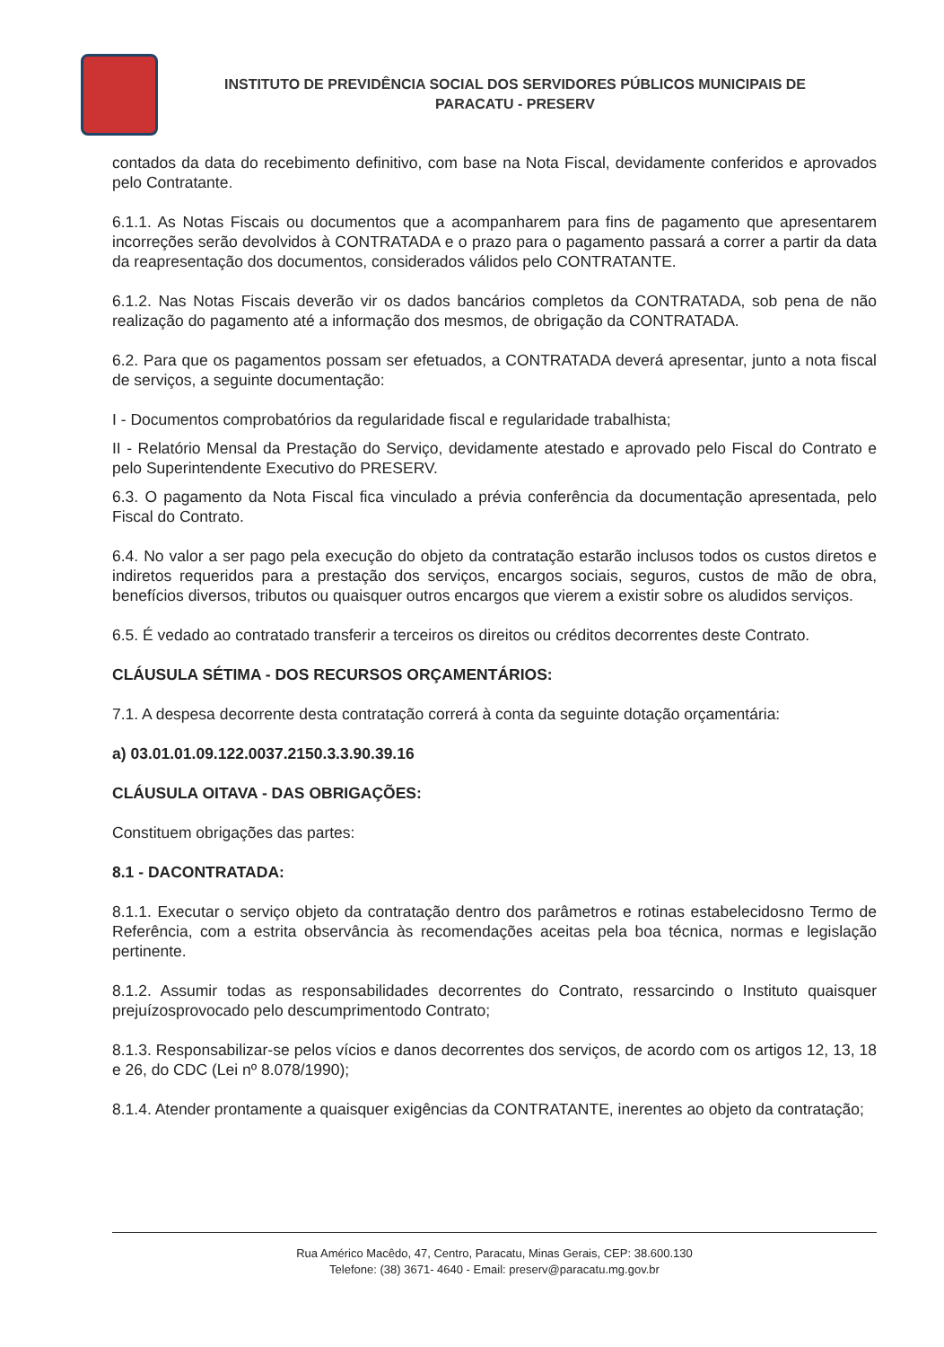INSTITUTO DE PREVIDÊNCIA SOCIAL DOS SERVIDORES PÚBLICOS MUNICIPAIS DE
PARACATU - PRESERV
contados da data do recebimento definitivo, com base na Nota Fiscal, devidamente conferidos e aprovados pelo Contratante.
6.1.1. As Notas Fiscais ou documentos que a acompanharem para fins de pagamento que apresentarem incorreções serão devolvidos à CONTRATADA e o prazo para o pagamento passará a correr a partir da data da reapresentação dos documentos, considerados válidos pelo CONTRATANTE.
6.1.2. Nas Notas Fiscais deverão vir os dados bancários completos da CONTRATADA, sob pena de não realização do pagamento até a informação dos mesmos, de obrigação da CONTRATADA.
6.2. Para que os pagamentos possam ser efetuados, a CONTRATADA deverá apresentar, junto a nota fiscal de serviços, a seguinte documentação:
I - Documentos comprobatórios da regularidade fiscal e regularidade trabalhista;
II - Relatório Mensal da Prestação do Serviço, devidamente atestado e aprovado pelo Fiscal do Contrato e pelo Superintendente Executivo do PRESERV.
6.3. O pagamento da Nota Fiscal fica vinculado a prévia conferência da documentação apresentada, pelo Fiscal do Contrato.
6.4. No valor a ser pago pela execução do objeto da contratação estarão inclusos todos os custos diretos e indiretos requeridos para a prestação dos serviços, encargos sociais, seguros, custos de mão de obra, benefícios diversos, tributos ou quaisquer outros encargos que vierem a existir sobre os aludidos serviços.
6.5. É vedado ao contratado transferir a terceiros os direitos ou créditos decorrentes deste Contrato.
CLÁUSULA SÉTIMA - DOS RECURSOS ORÇAMENTÁRIOS:
7.1. A despesa decorrente desta contratação correrá à conta da seguinte dotação orçamentária:
a) 03.01.01.09.122.0037.2150.3.3.90.39.16
CLÁUSULA OITAVA - DAS OBRIGAÇÕES:
Constituem obrigações das partes:
8.1 - DACONTRATADA:
8.1.1. Executar o serviço objeto da contratação dentro dos parâmetros e rotinas estabelecidosno Termo de Referência, com a estrita observância às recomendações aceitas pela boa técnica, normas e legislação pertinente.
8.1.2. Assumir todas as responsabilidades decorrentes do Contrato, ressarcindo o Instituto quaisquer prejuízosprovocado pelo descumprimentodo Contrato;
8.1.3. Responsabilizar-se pelos vícios e danos decorrentes dos serviços, de acordo com os artigos 12, 13, 18 e 26, do CDC (Lei nº 8.078/1990);
8.1.4. Atender prontamente a quaisquer exigências da CONTRATANTE, inerentes ao objeto da contratação;
Rua Américo Macêdo, 47, Centro, Paracatu, Minas Gerais, CEP: 38.600.130
Telefone: (38) 3671- 4640 - Email: preserv@paracatu.mg.gov.br